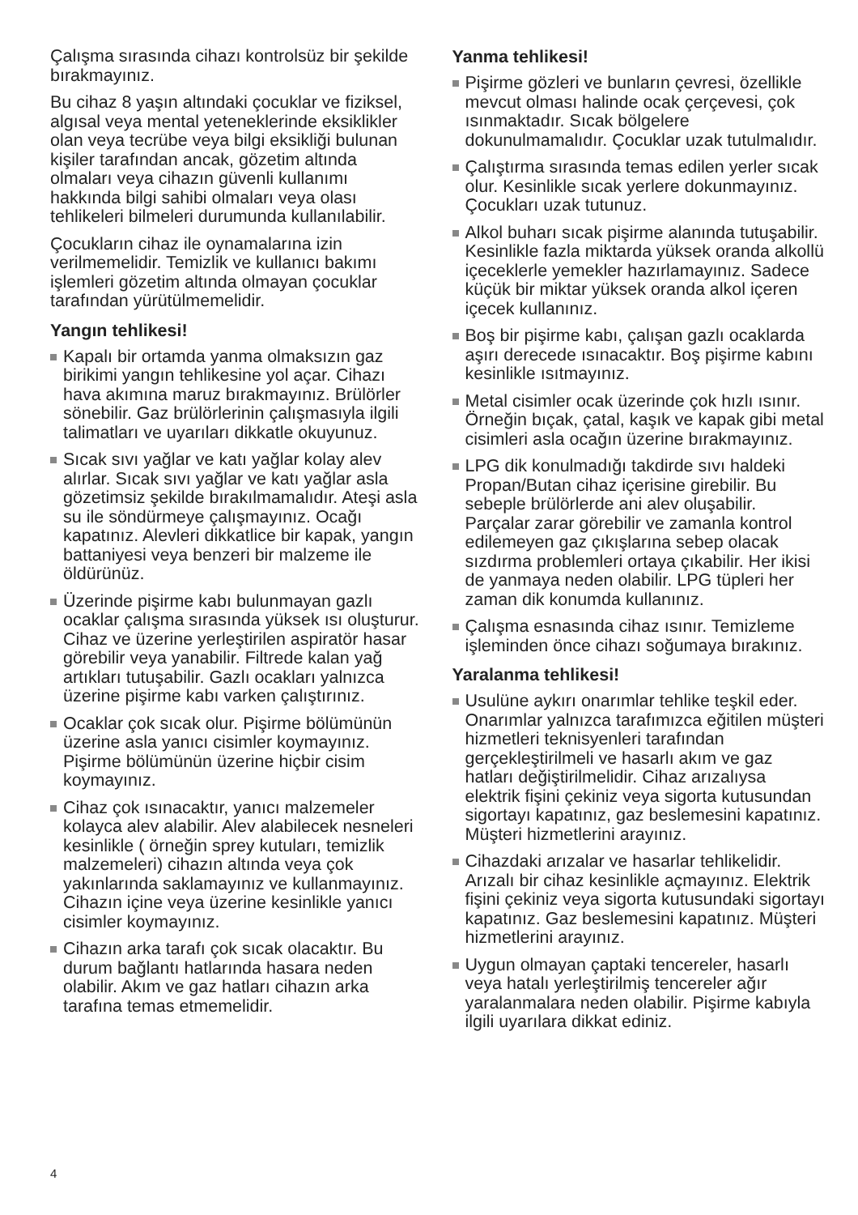Çalışma sırasında cihazı kontrolsüz bir şekilde bırakmayınız.
Bu cihaz 8 yaşın altındaki çocuklar ve fiziksel, algısal veya mental yeteneklerinde eksiklikler olan veya tecrübe veya bilgi eksikliği bulunan kişiler tarafından ancak, gözetim altında olmaları veya cihazın güvenli kullanımı hakkında bilgi sahibi olmaları veya olası tehlikeleri bilmeleri durumunda kullanılabilir.
Çocukların cihaz ile oynamalarına izin verilmemelidir. Temizlik ve kullanıcı bakımı işlemleri gözetim altında olmayan çocuklar tarafından yürütülmemelidir.
Yangın tehlikesi!
Kapalı bir ortamda yanma olmaksızın gaz birikimi yangın tehlikesine yol açar. Cihazı hava akımına maruz bırakmayınız. Brülörler sönebilir. Gaz brülörlerinin çalışmasıyla ilgili talimatları ve uyarıları dikkatle okuyunuz.
Sıcak sıvı yağlar ve katı yağlar kolay alev alırlar. Sıcak sıvı yağlar ve katı yağlar asla gözetimsiz şekilde bırakılmamalıdır. Ateşi asla su ile söndürmeye çalışmayınız. Ocağı kapatınız. Alevleri dikkatlice bir kapak, yangın battaniyesi veya benzeri bir malzeme ile öldürünüz.
Üzerinde pişirme kabı bulunmayan gazlı ocaklar çalışma sırasında yüksek ısı oluşturur. Cihaz ve üzerine yerleştirilen aspiratör hasar görebilir veya yanabilir. Filtrede kalan yağ artıkları tutuşabilir. Gazlı ocakları yalnızca üzerine pişirme kabı varken çalıştırınız.
Ocaklar çok sıcak olur. Pişirme bölümünün üzerine asla yanıcı cisimler koymayınız. Pişirme bölümünün üzerine hiçbir cisim koymayınız.
Cihaz çok ısınacaktır, yanıcı malzemeler kolayca alev alabilir. Alev alabilecek nesneleri kesinlikle ( örneğin sprey kutuları, temizlik malzemeleri) cihazın altında veya çok yakınlarında saklamayınız ve kullanmayınız. Cihazın içine veya üzerine kesinlikle yanıcı cisimler koymayınız.
Cihazın arka tarafı çok sıcak olacaktır. Bu durum bağlantı hatlarında hasara neden olabilir. Akım ve gaz hatları cihazın arka tarafına temas etmemelidir.
Yanma tehlikesi!
Pişirme gözleri ve bunların çevresi, özellikle mevcut olması halinde ocak çerçevesi, çok ısınmaktadır. Sıcak bölgelere dokunulmamalıdır. Çocuklar uzak tutulmalıdır.
Çalıştırma sırasında temas edilen yerler sıcak olur. Kesinlikle sıcak yerlere dokunmayınız. Çocukları uzak tutunuz.
Alkol buharı sıcak pişirme alanında tutuşabilir. Kesinlikle fazla miktarda yüksek oranda alkollü içeceklerle yemekler hazırlamayınız. Sadece küçük bir miktar yüksek oranda alkol içeren içecek kullanınız.
Boş bir pişirme kabı, çalışan gazlı ocaklarda aşırı derecede ısınacaktır. Boş pişirme kabını kesinlikle ısıtmayınız.
Metal cisimler ocak üzerinde çok hızlı ısınır. Örneğin bıçak, çatal, kaşık ve kapak gibi metal cisimleri asla ocağın üzerine bırakmayınız.
LPG dik konulmadığı takdirde sıvı haldeki Propan/Butan cihaz içerisine girebilir. Bu sebeple brülörlerde ani alev oluşabilir. Parçalar zarar görebilir ve zamanla kontrol edilemeyen gaz çıkışlarına sebep olacak sızdırma problemleri ortaya çıkabilir. Her ikisi de yanmaya neden olabilir. LPG tüpleri her zaman dik konumda kullanınız.
Çalışma esnasında cihaz ısınır. Temizleme işleminden önce cihazı soğumaya bırakınız.
Yaralanma tehlikesi!
Usulüne aykırı onarımlar tehlike teşkil eder. Onarımlar yalnızca tarafımızca eğitilen müşteri hizmetleri teknisyenleri tarafından gerçekleştirilmeli ve hasarlı akım ve gaz hatları değiştirilmelidir. Cihaz arızalıysa elektrik fişini çekiniz veya sigorta kutusundan sigortayı kapatınız, gaz beslemesini kapatınız. Müşteri hizmetlerini arayınız.
Cihazdaki arızalar ve hasarlar tehlikelidir. Arızalı bir cihaz kesinlikle açmayınız. Elektrik fişini çekiniz veya sigorta kutusundaki sigortayı kapatınız. Gaz beslemesini kapatınız. Müşteri hizmetlerini arayınız.
Uygun olmayan çaptaki tencereler, hasarlı veya hatalı yerleştirilmiş tencereler ağır yaralanmalara neden olabilir. Pişirme kabıyla ilgili uyarılara dikkat ediniz.
4